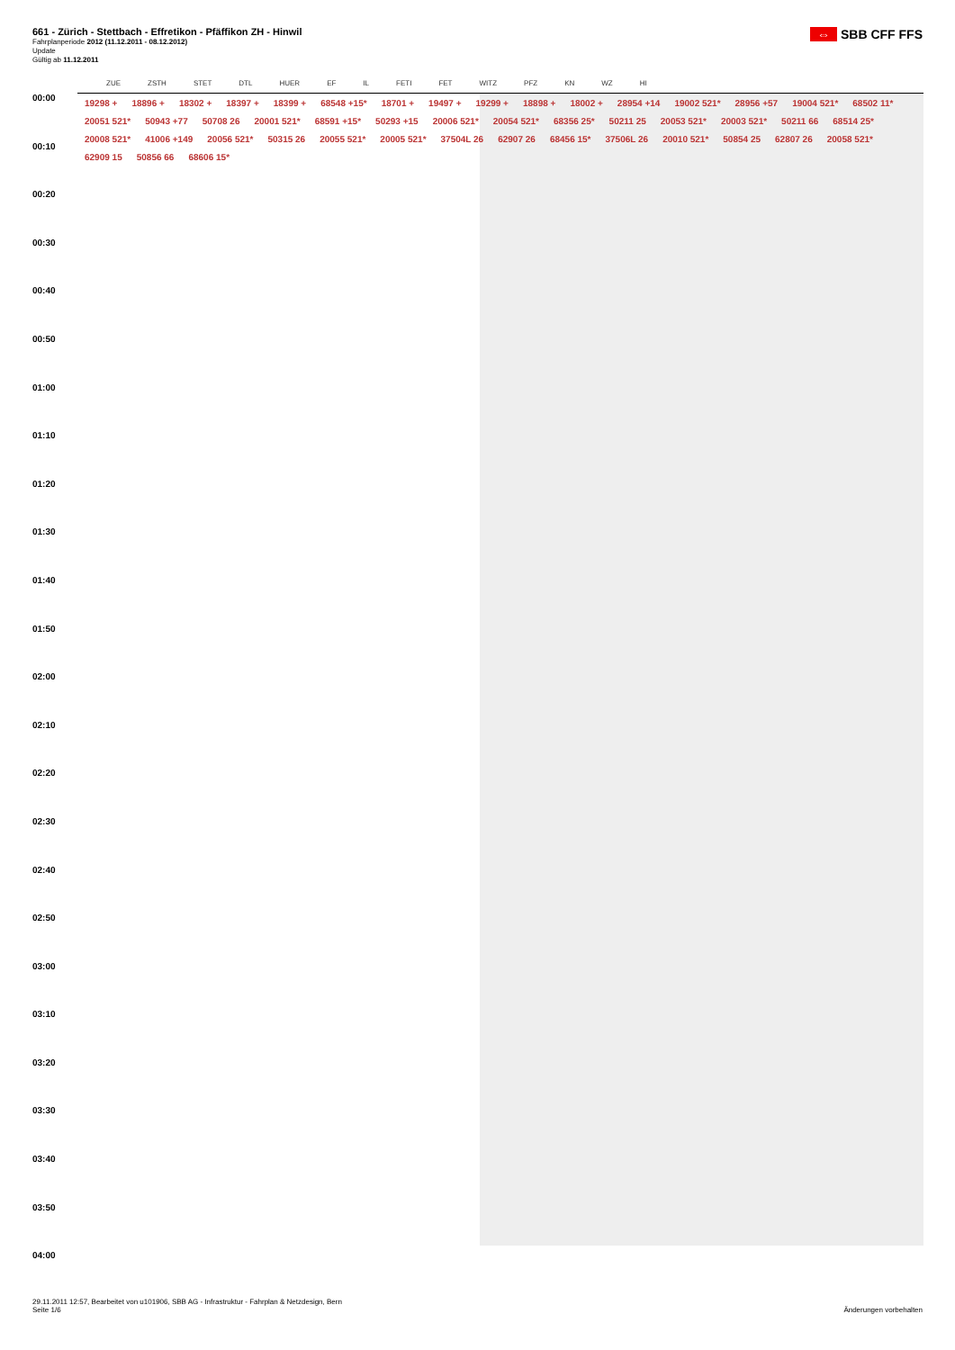661 - Zürich - Stettbach - Effretikon - Pfäffikon ZH - Hinwil
Fahrplanperiode 2012 (11.12.2011 - 08.12.2012)
Update
Gültig ab 11.12.2011
⇔ SBB CFF FFS
ZUE ZSTH STET DTL HUER EF IL FETI FET WITZ PFZ KN WZ HI
00:00
00:10
00:20
00:30
00:40
00:50
01:00
01:10
01:20
01:30
01:40
01:50
02:00
02:10
02:20
02:30
02:40
02:50
03:00
03:10
03:20
03:30
03:40
03:50
04:00
19298 + 18896 + 18302 + 18397 + 18399 + 68548 +15* 18701 + 19497 + 19299 + 18898 + 18002 + 28954 +14 19002 521* 28956 +57 19004 521* 68502 11* 20051 521* 50943 +77 50708 26 20001 521* 68591 +15* 50293 +15 20006 521* 20054 521* 68356 25* 50211 25 20053 521* 20003 521* 50211 66 68514 25* 20008 521* 41006 +149 20056 521* 50315 26 20055 521* 20005 521* 37504L 26 62907 26 68456 15* 37506L 26 20010 521* 50854 25 62807 26 20058 521* 62909 15 50856 66 68606 15*
29.11.2011 12:57, Bearbeitet von u101906, SBB AG - Infrastruktur - Fahrplan & Netzdesign, Bern
Seite 1/6
Änderungen vorbehalten